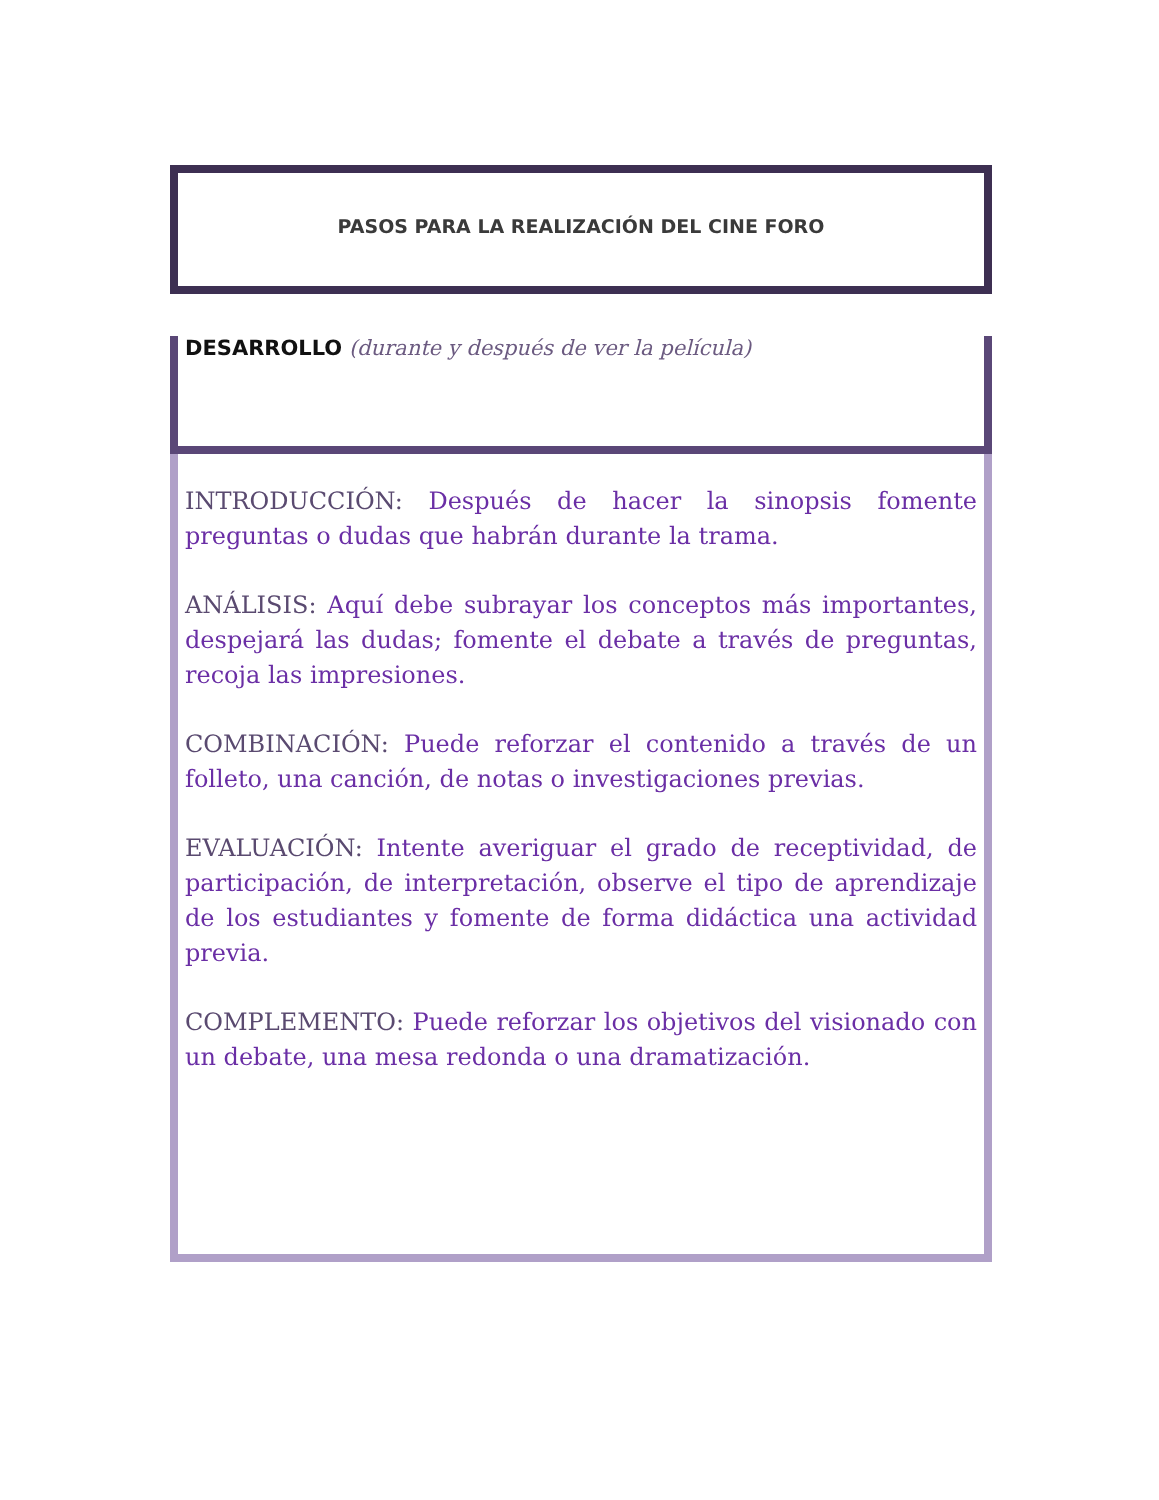PASOS PARA LA REALIZACIÓN DEL CINE FORO
DESARROLLO (durante y después de ver la película)
INTRODUCCIÓN: Después de hacer la sinopsis fomente preguntas o dudas que habrán durante la trama.
ANÁLISIS: Aquí debe subrayar los conceptos más importantes, despejará las dudas; fomente el debate a través de preguntas, recoja las impresiones.
COMBINACIÓN: Puede reforzar el contenido a través de un folleto, una canción, de notas o investigaciones previas.
EVALUACIÓN: Intente averiguar el grado de receptividad, de participación, de interpretación, observe el tipo de aprendizaje de los estudiantes y fomente de forma didáctica una actividad previa.
COMPLEMENTO: Puede reforzar los objetivos del visionado con un debate, una mesa redonda o una dramatización.